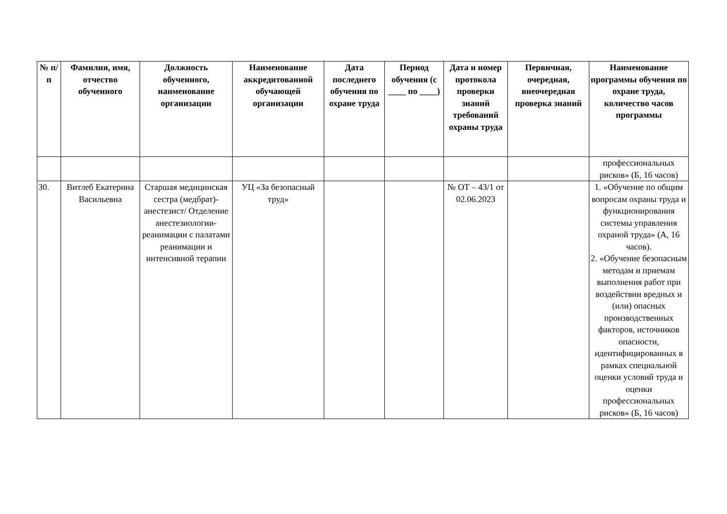| № п/п | Фамилия, имя, отчество обученного | Должность обученного, наименование организации | Наименование аккредитованной обучающей организации | Дата последнего обучения по охране труда | Период обучения (с ____ по ____) | Дата и номер протокола проверки знаний требований охраны труда | Первичная, очередная, внеочередная проверка знаний | Наименование программы обучения по охране труда, количество часов программы |
| --- | --- | --- | --- | --- | --- | --- | --- | --- |
| | | | | | | | | профессиональных рисков» (Б, 16 часов) |
| 30. | Витлеб Екатерина Васильевна | Старшая медицинская сестра (медбрат)-анестезист/ Отделение анестезиологии-реанимации с палатами реанимации и интенсивной терапии | УЦ «За безопасный труд» | | | № ОТ – 43/1 от 02.06.2023 | | 1. «Обучение по общим вопросам охраны труда и функционирования системы управления охраной труда» (А, 16 часов). 2. «Обучение безопасным методам и приемам выполнения работ при воздействии вредных и (или) опасных производственных факторов, источников опасности, идентифицированных в рамках специальной оценки условий труда и оценки профессиональных рисков» (Б, 16 часов) |